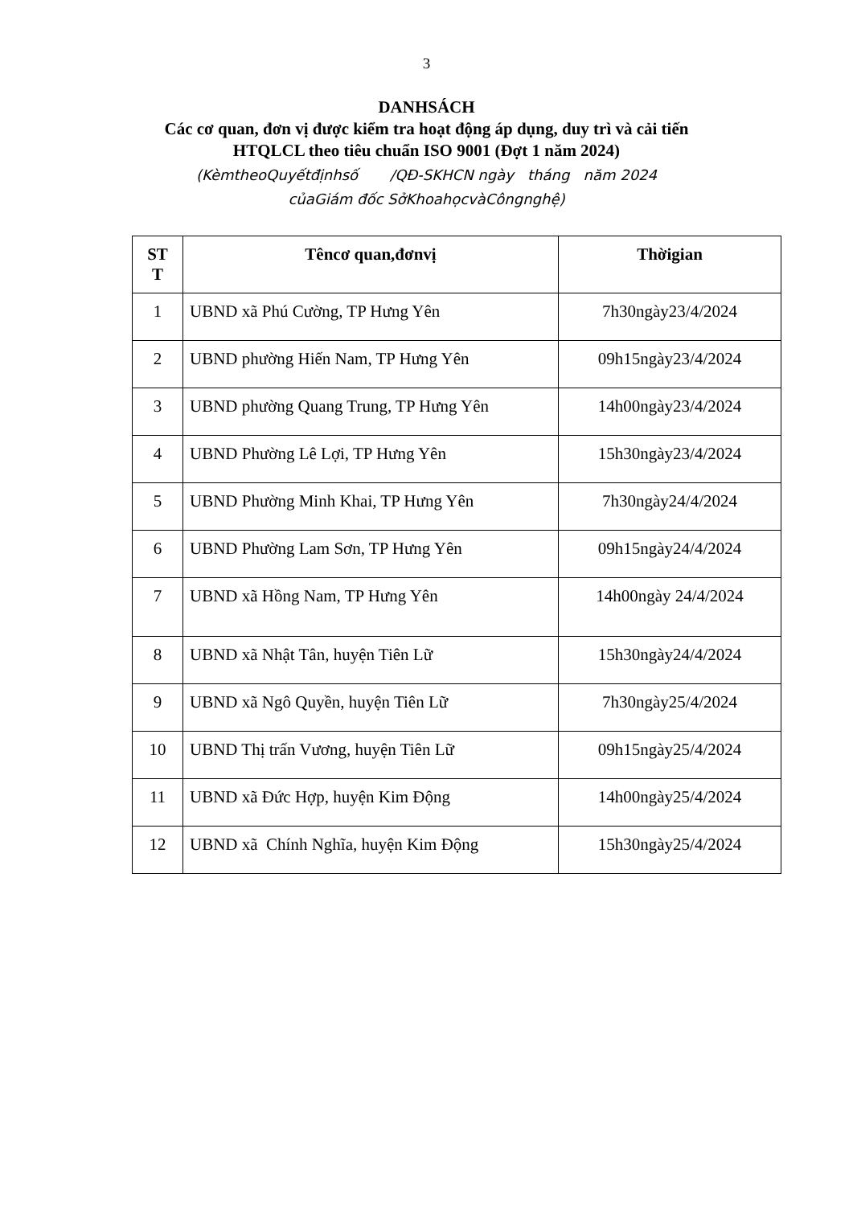3
DANHSÁCH
Các cơ quan, đơn vị được kiểm tra hoạt động áp dụng, duy trì và cải tiến
HTQLCL theo tiêu chuẩn ISO 9001 (Đợt 1 năm 2024)
(KèmtheoQuyếtđịnhsố /QĐ-SKHCN ngày tháng năm 2024
củaGiám đốc SởKhoahọcvàCôngnghệ)
| ST T | Têncơ quan,đơnvị | Thờigian |
| --- | --- | --- |
| 1 | UBND xã Phú Cường, TP Hưng Yên | 7h30ngày23/4/2024 |
| 2 | UBND phường Hiến Nam, TP Hưng Yên | 09h15ngày23/4/2024 |
| 3 | UBND phường Quang Trung, TP Hưng Yên | 14h00ngày23/4/2024 |
| 4 | UBND Phường Lê Lợi, TP Hưng Yên | 15h30ngày23/4/2024 |
| 5 | UBND Phường Minh Khai, TP Hưng Yên | 7h30ngày24/4/2024 |
| 6 | UBND Phường Lam Sơn, TP Hưng Yên | 09h15ngày24/4/2024 |
| 7 | UBND xã Hồng Nam, TP Hưng Yên | 14h00ngày 24/4/2024 |
| 8 | UBND xã Nhật Tân, huyện Tiên Lữ | 15h30ngày24/4/2024 |
| 9 | UBND xã Ngô Quyền, huyện Tiên Lữ | 7h30ngày25/4/2024 |
| 10 | UBND Thị trấn Vương, huyện Tiên Lữ | 09h15ngày25/4/2024 |
| 11 | UBND xã Đức Hợp, huyện Kim Động | 14h00ngày25/4/2024 |
| 12 | UBND xã Chính Nghĩa, huyện Kim Động | 15h30ngày25/4/2024 |